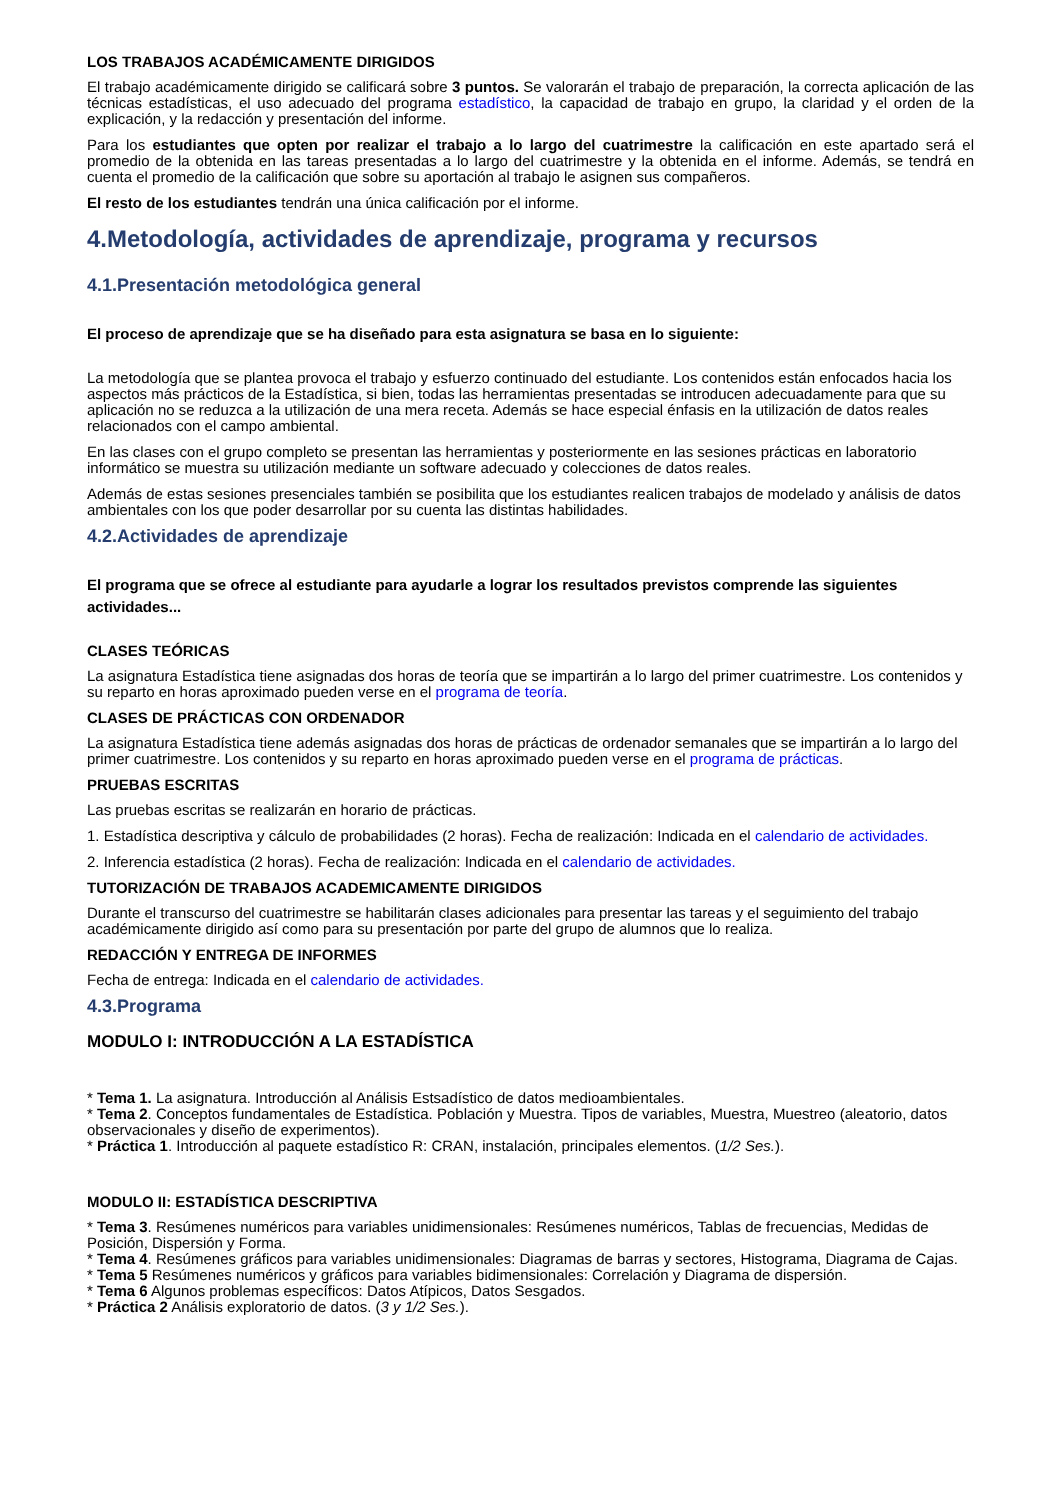LOS TRABAJOS ACADÉMICAMENTE DIRIGIDOS
El trabajo académicamente dirigido se calificará sobre 3 puntos. Se valorarán el trabajo de preparación, la correcta aplicación de las técnicas estadísticas, el uso adecuado del programa estadístico, la capacidad de trabajo en grupo, la claridad y el orden de la explicación, y la redacción y presentación del informe.
Para los estudiantes que opten por realizar el trabajo a lo largo del cuatrimestre la calificación en este apartado será el promedio de la obtenida en las tareas presentadas a lo largo del cuatrimestre y la obtenida en el informe. Además, se tendrá en cuenta el promedio de la calificación que sobre su aportación al trabajo le asignen sus compañeros.
El resto de los estudiantes tendrán una única calificación por el informe.
4.Metodología, actividades de aprendizaje, programa y recursos
4.1.Presentación metodológica general
El proceso de aprendizaje que se ha diseñado para esta asignatura se basa en lo siguiente:
La metodología que se plantea provoca el trabajo y esfuerzo continuado del estudiante. Los contenidos están enfocados hacia los aspectos más prácticos de la Estadística, si bien, todas las herramientas presentadas se introducen adecuadamente para que su aplicación no se reduzca a la utilización de una mera receta. Además se hace especial énfasis en la utilización de datos reales relacionados con el campo ambiental.
En las clases con el grupo completo se presentan las herramientas y posteriormente en las sesiones prácticas en laboratorio informático se muestra su utilización mediante un software adecuado y colecciones de datos reales.
Además de estas sesiones presenciales también se posibilita que los estudiantes realicen trabajos de modelado y análisis de datos ambientales con los que poder desarrollar por su cuenta las distintas habilidades.
4.2.Actividades de aprendizaje
El programa que se ofrece al estudiante para ayudarle a lograr los resultados previstos comprende las siguientes actividades...
CLASES TEÓRICAS
La asignatura Estadística tiene asignadas dos horas de teoría que se impartirán a lo largo del primer cuatrimestre. Los contenidos y su reparto en horas aproximado pueden verse en el programa de teoría.
CLASES DE PRÁCTICAS CON ORDENADOR
La asignatura Estadística tiene además asignadas dos horas de prácticas de ordenador semanales que se impartirán a lo largo del primer cuatrimestre. Los contenidos y su reparto en horas aproximado pueden verse en el programa de prácticas.
PRUEBAS ESCRITAS
Las pruebas escritas se realizarán en horario de prácticas.
1. Estadística descriptiva y cálculo de probabilidades (2 horas). Fecha de realización: Indicada en el calendario de actividades.
2. Inferencia estadística (2 horas). Fecha de realización: Indicada en el calendario de actividades.
TUTORIZACIÓN DE TRABAJOS ACADEMICAMENTE DIRIGIDOS
Durante el transcurso del cuatrimestre se habilitarán clases adicionales para presentar las tareas y el seguimiento del trabajo académicamente dirigido así como para su presentación por parte del grupo de alumnos que lo realiza.
REDACCIÓN Y ENTREGA DE INFORMES
Fecha de entrega: Indicada en el calendario de actividades.
4.3.Programa
MODULO I: INTRODUCCIÓN A LA ESTADÍSTICA
* Tema 1. La asignatura. Introducción al Análisis Estsadístico de datos medioambientales.
* Tema 2. Conceptos fundamentales de Estadística. Población y Muestra. Tipos de variables, Muestra, Muestreo (aleatorio, datos observacionales y diseño de experimentos).
* Práctica 1. Introducción al paquete estadístico R: CRAN, instalación, principales elementos. (1/2 Ses.).
MODULO II: ESTADÍSTICA DESCRIPTIVA
* Tema 3. Resúmenes numéricos para variables unidimensionales: Resúmenes numéricos, Tablas de frecuencias, Medidas de Posición, Dispersión y Forma.
* Tema 4. Resúmenes gráficos para variables unidimensionales: Diagramas de barras y sectores, Histograma, Diagrama de Cajas.
* Tema 5 Resúmenes numéricos y gráficos para variables bidimensionales: Correlación y Diagrama de dispersión.
* Tema 6 Algunos problemas específicos: Datos Atípicos, Datos Sesgados.
* Práctica 2 Análisis exploratorio de datos. (3 y 1/2 Ses.).